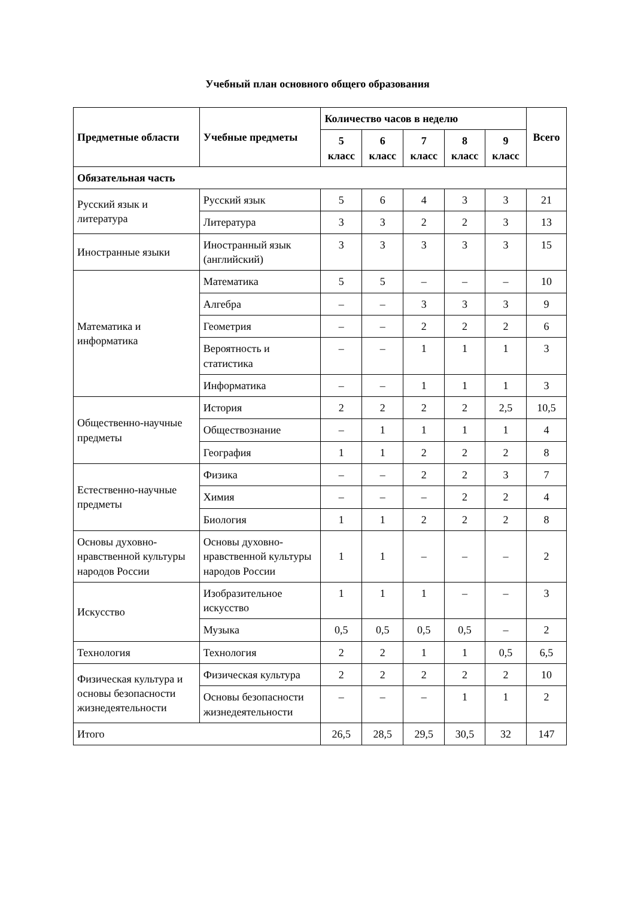Учебный план основного общего образования
| Предметные области | Учебные предметы | Количество часов в неделю | | | | | Всего |
| --- | --- | --- | --- | --- | --- | --- | --- |
| | | 5 класс | 6 класс | 7 класс | 8 класс | 9 класс | |
| Обязательная часть | | | | | | | |
| Русский язык и литература | Русский язык | 5 | 6 | 4 | 3 | 3 | 21 |
| | Литература | 3 | 3 | 2 | 2 | 3 | 13 |
| Иностранные языки | Иностранный язык (английский) | 3 | 3 | 3 | 3 | 3 | 15 |
| Математика и информатика | Математика | 5 | 5 | – | – | – | 10 |
| | Алгебра | – | – | 3 | 3 | 3 | 9 |
| | Геометрия | – | – | 2 | 2 | 2 | 6 |
| | Вероятность и статистика | – | – | 1 | 1 | 1 | 3 |
| | Информатика | – | – | 1 | 1 | 1 | 3 |
| Общественно-научные предметы | История | 2 | 2 | 2 | 2 | 2,5 | 10,5 |
| | Обществознание | – | 1 | 1 | 1 | 1 | 4 |
| | География | 1 | 1 | 2 | 2 | 2 | 8 |
| Естественно-научные предметы | Физика | – | – | 2 | 2 | 3 | 7 |
| | Химия | – | – | – | 2 | 2 | 4 |
| | Биология | 1 | 1 | 2 | 2 | 2 | 8 |
| Основы духовно-нравственной культуры народов России | Основы духовно-нравственной культуры народов России | 1 | 1 | – | – | – | 2 |
| Искусство | Изобразительное искусство | 1 | 1 | 1 | – | – | 3 |
| | Музыка | 0,5 | 0,5 | 0,5 | 0,5 | – | 2 |
| Технология | Технология | 2 | 2 | 1 | 1 | 0,5 | 6,5 |
| Физическая культура и основы безопасности жизнедеятельности | Физическая культура | 2 | 2 | 2 | 2 | 2 | 10 |
| | Основы безопасности жизнедеятельности | – | – | – | 1 | 1 | 2 |
| Итого | | 26,5 | 28,5 | 29,5 | 30,5 | 32 | 147 |